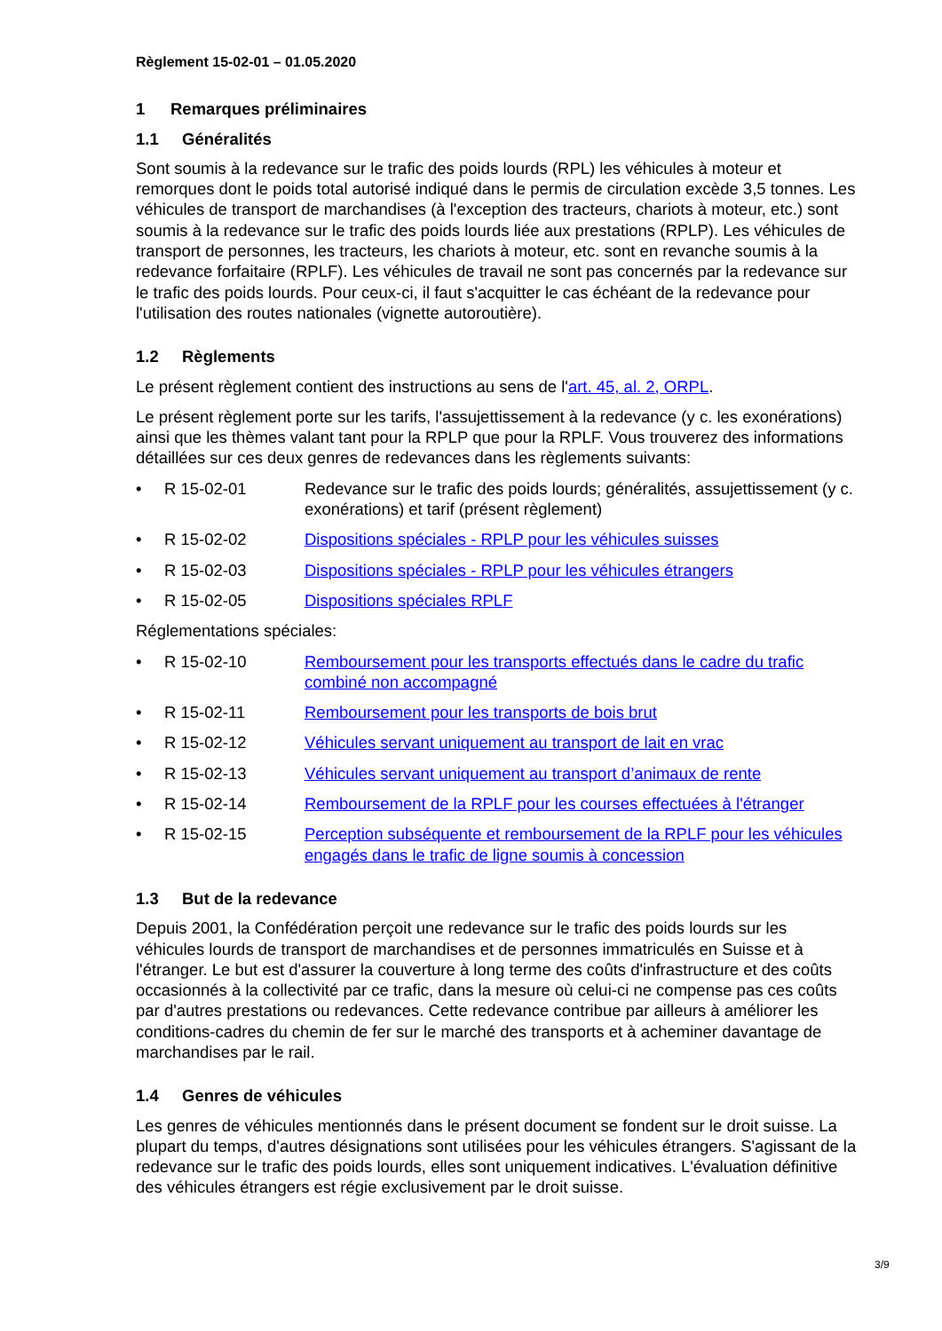Règlement 15-02-01 – 01.05.2020
1 Remarques préliminaires
1.1 Généralités
Sont soumis à la redevance sur le trafic des poids lourds (RPL) les véhicules à moteur et remorques dont le poids total autorisé indiqué dans le permis de circulation excède 3,5 tonnes. Les véhicules de transport de marchandises (à l'exception des tracteurs, chariots à moteur, etc.) sont soumis à la redevance sur le trafic des poids lourds liée aux prestations (RPLP). Les véhicules de transport de personnes, les tracteurs, les chariots à moteur, etc. sont en revanche soumis à la redevance forfaitaire (RPLF). Les véhicules de travail ne sont pas concernés par la redevance sur le trafic des poids lourds. Pour ceux-ci, il faut s'acquitter le cas échéant de la redevance pour l'utilisation des routes nationales (vignette autoroutière).
1.2 Règlements
Le présent règlement contient des instructions au sens de l'art. 45, al. 2, ORPL.
Le présent règlement porte sur les tarifs, l'assujettissement à la redevance (y c. les exonérations) ainsi que les thèmes valant tant pour la RPLP que pour la RPLF. Vous trouverez des informations détaillées sur ces deux genres de redevances dans les règlements suivants:
• R 15-02-01 Redevance sur le trafic des poids lourds; généralités, assujettissement (y c. exonérations) et tarif (présent règlement)
• R 15-02-02 Dispositions spéciales - RPLP pour les véhicules suisses
• R 15-02-03 Dispositions spéciales - RPLP pour les véhicules étrangers
• R 15-02-05 Dispositions spéciales RPLF
Réglementations spéciales:
• R 15-02-10 Remboursement pour les transports effectués dans le cadre du trafic combiné non accompagné
• R 15-02-11 Remboursement pour les transports de bois brut
• R 15-02-12 Véhicules servant uniquement au transport de lait en vrac
• R 15-02-13 Véhicules servant uniquement au transport d’animaux de rente
• R 15-02-14 Remboursement de la RPLF pour les courses effectuées à l'étranger
• R 15-02-15 Perception subséquente et remboursement de la RPLF pour les véhicules engagés dans le trafic de ligne soumis à concession
1.3 But de la redevance
Depuis 2001, la Confédération perçoit une redevance sur le trafic des poids lourds sur les véhicules lourds de transport de marchandises et de personnes immatriculés en Suisse et à l'étranger. Le but est d'assurer la couverture à long terme des coûts d'infrastructure et des coûts occasionnés à la collectivité par ce trafic, dans la mesure où celui-ci ne compense pas ces coûts par d'autres prestations ou redevances. Cette redevance contribue par ailleurs à améliorer les conditions-cadres du chemin de fer sur le marché des transports et à acheminer davantage de marchandises par le rail.
1.4 Genres de véhicules
Les genres de véhicules mentionnés dans le présent document se fondent sur le droit suisse. La plupart du temps, d'autres désignations sont utilisées pour les véhicules étrangers. S'agissant de la redevance sur le trafic des poids lourds, elles sont uniquement indicatives. L'évaluation définitive des véhicules étrangers est régie exclusivement par le droit suisse.
3/9